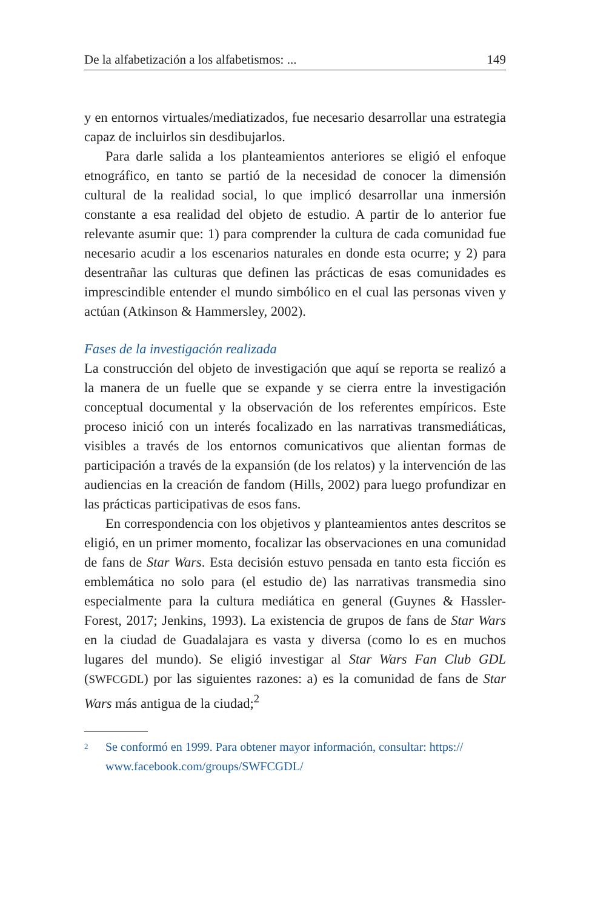De la alfabetización a los alfabetismos: ... 149
y en entornos virtuales/mediatizados, fue necesario desarrollar una estrategia capaz de incluirlos sin desdibujarlos.
Para darle salida a los planteamientos anteriores se eligió el enfoque etnográfico, en tanto se partió de la necesidad de conocer la dimensión cultural de la realidad social, lo que implicó desarrollar una inmersión constante a esa realidad del objeto de estudio. A partir de lo anterior fue relevante asumir que: 1) para comprender la cultura de cada comunidad fue necesario acudir a los escenarios naturales en donde esta ocurre; y 2) para desentrañar las culturas que definen las prácticas de esas comunidades es imprescindible entender el mundo simbólico en el cual las personas viven y actúan (Atkinson & Hammersley, 2002).
Fases de la investigación realizada
La construcción del objeto de investigación que aquí se reporta se realizó a la manera de un fuelle que se expande y se cierra entre la investigación conceptual documental y la observación de los referentes empíricos. Este proceso inició con un interés focalizado en las narrativas transmediáticas, visibles a través de los entornos comunicativos que alientan formas de participación a través de la expansión (de los relatos) y la intervención de las audiencias en la creación de fandom (Hills, 2002) para luego profundizar en las prácticas participativas de esos fans.
En correspondencia con los objetivos y planteamientos antes descritos se eligió, en un primer momento, focalizar las observaciones en una comunidad de fans de Star Wars. Esta decisión estuvo pensada en tanto esta ficción es emblemática no solo para (el estudio de) las narrativas transmedia sino especialmente para la cultura mediática en general (Guynes & Hassler-Forest, 2017; Jenkins, 1993). La existencia de grupos de fans de Star Wars en la ciudad de Guadalajara es vasta y diversa (como lo es en muchos lugares del mundo). Se eligió investigar al Star Wars Fan Club GDL (SWFCGDL) por las siguientes razones: a) es la comunidad de fans de Star Wars más antigua de la ciudad;<sup>2</sup>
2 Se conformó en 1999. Para obtener mayor información, consultar: https://
www.facebook.com/groups/SWFCGDL/